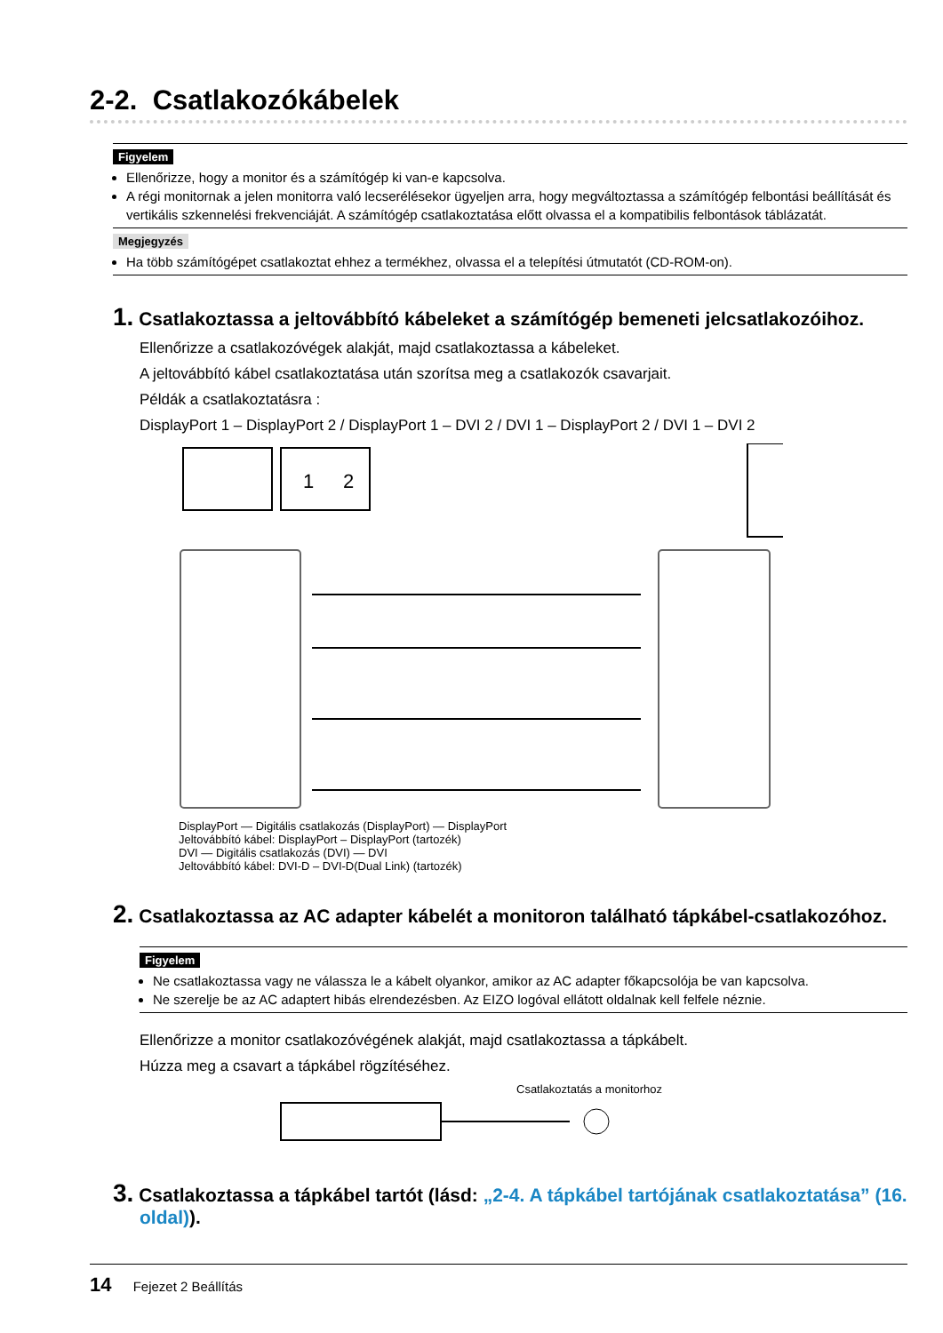2-2. Csatlakozókábelek
Figyelem
Ellenőrizze, hogy a monitor és a számítógép ki van-e kapcsolva.
A régi monitornak a jelen monitorra való lecserélésekor ügyeljen arra, hogy megváltoztassa a számítógép felbontási beállítását és vertikális szkennelési frekvenciáját. A számítógép csatlakoztatása előtt olvassa el a kompatibilis felbontások táblázatát.
Megjegyzés
Ha több számítógépet csatlakoztat ehhez a termékhez, olvassa el a telepítési útmutatót (CD-ROM-on).
1. Csatlakoztassa a jeltovábbító kábeleket a számítógép bemeneti jelcsatlakozóihoz.
Ellenőrizze a csatlakozóvégek alakját, majd csatlakoztassa a kábeleket.
A jeltovábbító kábel csatlakoztatása után szorítsa meg a csatlakozók csavarjait.
Példák a csatlakoztatásra :
DisplayPort 1 – DisplayPort 2 / DisplayPort 1 – DVI 2 / DVI 1 – DisplayPort 2 / DVI 1 – DVI 2
1
2
DisplayPort — Digitális csatlakozás (DisplayPort) — DisplayPort
Jeltovábbító kábel: DisplayPort – DisplayPort (tartozék)
DVI — Digitális csatlakozás (DVI) — DVI
Jeltovábbító kábel: DVI-D – DVI-D(Dual Link) (tartozék)
2. Csatlakoztassa az AC adapter kábelét a monitoron található tápkábel-csatlakozóhoz.
Figyelem
Ne csatlakoztassa vagy ne válassza le a kábelt olyankor, amikor az AC adapter főkapcsolója be van kapcsolva.
Ne szerelje be az AC adaptert hibás elrendezésben. Az EIZO logóval ellátott oldalnak kell felfele néznie.
Ellenőrizze a monitor csatlakozóvégének alakját, majd csatlakoztassa a tápkábelt.
Húzza meg a csavart a tápkábel rögzítéséhez.
Csatlakoztatás a monitorhoz
3. Csatlakoztassa a tápkábel tartót (lásd: „2-4. A tápkábel tartójának csatlakoztatása” (16. oldal)).
14 Fejezet 2 Beállítás